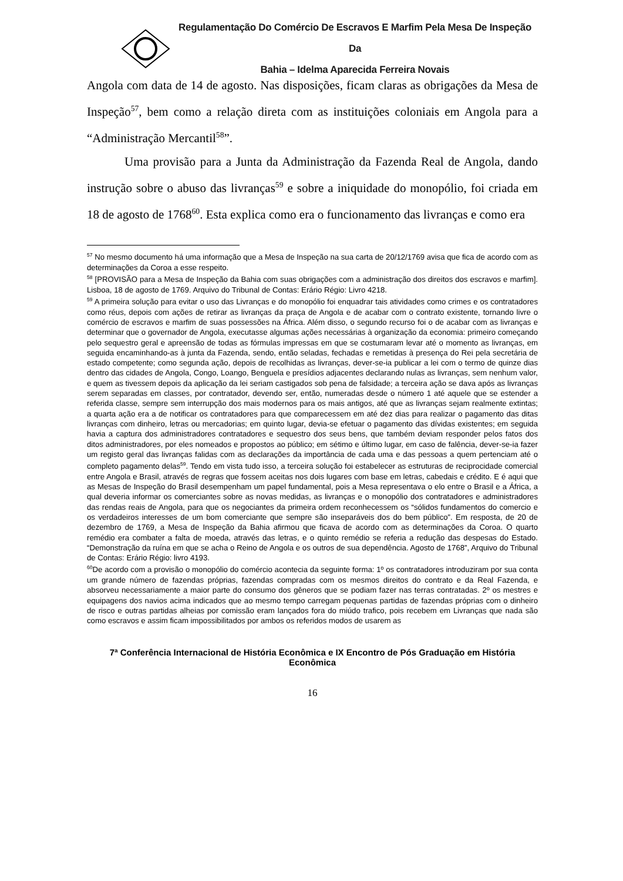Regulamentação Do Comércio De Escravos E Marfim Pela Mesa De Inspeção Da
Bahia – Idelma Aparecida Ferreira Novais
Angola com data de 14 de agosto. Nas disposições, ficam claras as obrigações da Mesa de Inspeção<sup>57</sup>, bem como a relação direta com as instituições coloniais em Angola para a “Administração Mercantil<sup>58</sup>”.
Uma provisão para a Junta da Administração da Fazenda Real de Angola, dando instrução sobre o abuso das livranças<sup>59</sup> e sobre a iniquidade do monopólio, foi criada em 18 de agosto de 1768<sup>60</sup>. Esta explica como era o funcionamento das livranças e como era
<sup>57</sup> No mesmo documento há uma informação que a Mesa de Inspeção na sua carta de 20/12/1769 avisa que fica de acordo com as determinações da Coroa a esse respeito.
<sup>58</sup> [PROVISÃO para a Mesa de Inspeção da Bahia com suas obrigações com a administração dos direitos dos escravos e marfim]. Lisboa, 18 de agosto de 1769. Arquivo do Tribunal de Contas: Erário Régio: Livro 4218.
<sup>59</sup> A primeira solução para evitar o uso das Livranças e do monopólio foi enquadrar tais atividades como crimes e os contratadores como réus, depois com ações de retirar as livranças da praça de Angola e de acabar com o contrato existente, tornando livre o comércio de escravos e marfim de suas possessões na África. Além disso, o segundo recurso foi o de acabar com as livranças e determinar que o governador de Angola, executasse algumas ações necessárias à organização da economia: primeiro começando pelo sequestro geral e apreensão de todas as fórmulas impressas em que se costumaram levar até o momento as livranças, em seguida encaminhando-as à junta da Fazenda, sendo, então seladas, fechadas e remetidas à presença do Rei pela secretária de estado competente; como segunda ação, depois de recolhidas as livranças, dever-se-ia publicar a lei com o termo de quinze dias dentro das cidades de Angola, Congo, Loango, Benguela e presídios adjacentes declarando nulas as livranças, sem nenhum valor, e quem as tivessem depois da aplicação da lei seriam castigados sob pena de falsidade; a terceira ação se dava após as livranças serem separadas em classes, por contratador, devendo ser, então, numeradas desde o número 1 até aquele que se estender a referida classe, sempre sem interrupção dos mais modernos para os mais antigos, até que as livranças sejam realmente extintas; a quarta ação era a de notificar os contratadores para que comparecessem em até dez dias para realizar o pagamento das ditas livranças com dinheiro, letras ou mercadorias; em quinto lugar, devia-se efetuar o pagamento das dívidas existentes; em seguida havia a captura dos administradores contratadores e sequestro dos seus bens, que também deviam responder pelos fatos dos ditos administradores, por eles nomeados e propostos ao público; em sétimo e último lugar, em caso de falência, dever-se-ia fazer um registo geral das livranças falidas com as declarações da importância de cada uma e das pessoas a quem pertenciam até o completo pagamento delas<sup>59</sup>. Tendo em vista tudo isso, a terceira solução foi estabelecer as estruturas de reciprocidade comercial entre Angola e Brasil, através de regras que fossem aceitas nos dois lugares com base em letras, cabedais e crédito. E é aqui que as Mesas de Inspeção do Brasil desempenham um papel fundamental, pois a Mesa representava o elo entre o Brasil e a África, a qual deveria informar os comerciantes sobre as novas medidas, as livranças e o monopólio dos contratadores e administradores das rendas reais de Angola, para que os negociantes da primeira ordem reconhecessem os “sólidos fundamentos do comercio e os verdadeiros interesses de um bom comerciante que sempre são inseparáveis dos do bem público”. Em resposta, de 20 de dezembro de 1769, a Mesa de Inspeção da Bahia afirmou que ficava de acordo com as determinações da Coroa. O quarto remédio era combater a falta de moeda, através das letras, e o quinto remédio se referia a redução das despesas do Estado. “Demonstração da ruína em que se acha o Reino de Angola e os outros de sua dependência. Agosto de 1768”, Arquivo do Tribunal de Contas: Erário Régio: livro 4193.
<sup>60</sup> De acordo com a provisão o monopólio do comércio acontecia da seguinte forma: 1º os contratadores introduziram por sua conta um grande número de fazendas próprias, fazendas compradas com os mesmos direitos do contrato e da Real Fazenda, e absorveu necessariamente a maior parte do consumo dos gêneros que se podiam fazer nas terras contratadas. 2º os mestres e equipagens dos navios acima indicados que ao mesmo tempo carregam pequenas partidas de fazendas próprias com o dinheiro de risco e outras partidas alheias por comissão eram lançados fora do miúdo trafico, pois recebem em Livranças que nada são como escravos e assim ficam impossibilitados por ambos os referidos modos de usarem as
7ª Conferência Internacional de História Econômica e IX Encontro de Pós Graduação em História Econômica
16